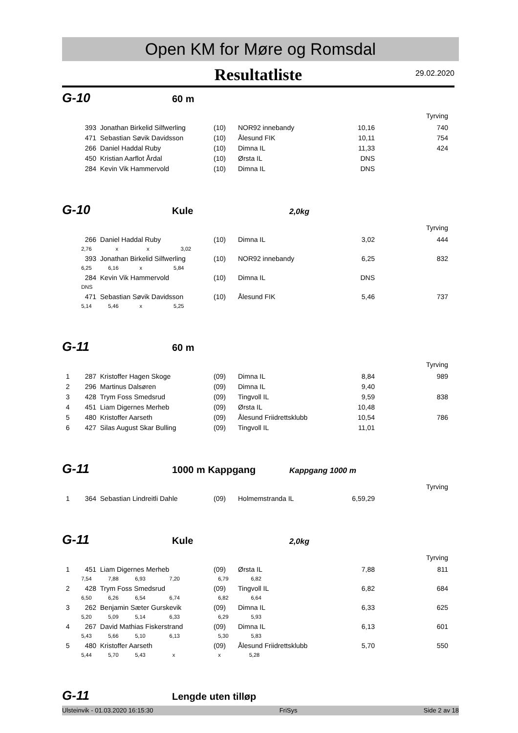Open KM for Møre og Romsdal
Resultatliste
29.02.2020
G-10 60 m
Tyrving
| | 393 | Jonathan Birkelid Silfwerling | (10) | NOR92 innebandy | 10,16 | 740 |
| | 471 | Sebastian Søvik Davidsson | (10) | Ålesund FIK | 10,11 | 754 |
| | 266 | Daniel Haddal Ruby | (10) | Dimna IL | 11,33 | 424 |
| | 450 | Kristian Aarflot Årdal | (10) | Ørsta IL | DNS | |
| | 284 | Kevin Vik Hammervold | (10) | Dimna IL | DNS | |
G-10 Kule 2,0kg
Tyrving
| | 266 | Daniel Haddal Ruby | (10) | Dimna IL | 3,02 | 444 |
| | 2,76 x x 3,02 | | | | | |
| | 393 | Jonathan Birkelid Silfwerling | (10) | NOR92 innebandy | 6,25 | 832 |
| | 6,25 6,16 x 5,84 | | | | | |
| | 284 | Kevin Vik Hammervold | (10) | Dimna IL | DNS | |
| | DNS | | | | | |
| | 471 | Sebastian Søvik Davidsson | (10) | Ålesund FIK | 5,46 | 737 |
| | 5,14 5,46 x 5,25 | | | | | |
G-11 60 m
Tyrving
| 1 | 287 | Kristoffer Hagen Skoge | (09) | Dimna IL | 8,84 | 989 |
| 2 | 296 | Martinus Dalsøren | (09) | Dimna IL | 9,40 | |
| 3 | 428 | Trym Foss Smedsrud | (09) | Tingvoll IL | 9,59 | 838 |
| 4 | 451 | Liam Digernes Merheb | (09) | Ørsta IL | 10,48 | |
| 5 | 480 | Kristoffer Aarseth | (09) | Ålesund Friidrettsklubb | 10,54 | 786 |
| 6 | 427 | Silas August Skar Bulling | (09) | Tingvoll IL | 11,01 | |
G-11 1000 m Kappgang Kappgang 1000 m
Tyrving
| 1 | 364 | Sebastian Lindreitli Dahle | (09) | Holmemstranda IL | 6,59,29 | |
G-11 Kule 2,0kg
Tyrving
| 1 | 451 | Liam Digernes Merheb | (09) | Ørsta IL | 7,88 | 811 |
| | 7,54 7,88 6,93 7,20 | | 6,79 6,82 | | | |
| 2 | 428 | Trym Foss Smedsrud | (09) | Tingvoll IL | 6,82 | 684 |
| | 6,50 6,26 6,54 6,74 | | 6,82 6,64 | | | |
| 3 | 262 | Benjamin Sæter Gurskevik | (09) | Dimna IL | 6,33 | 625 |
| | 5,20 5,09 5,14 6,33 | | 6,29 5,93 | | | |
| 4 | 267 | David Mathias Fiskerstrand | (09) | Dimna IL | 6,13 | 601 |
| | 5,43 5,66 5,10 6,13 | | 5,30 5,83 | | | |
| 5 | 480 | Kristoffer Aarseth | (09) | Ålesund Friidrettsklubb | 5,70 | 550 |
| | 5,44 5,70 5,43 x | | x 5,28 | | | |
G-11 Lengde uten tilløp
Ulsteinvik - 01.03.2020 16:15:30 FriSys Side 2 av 18